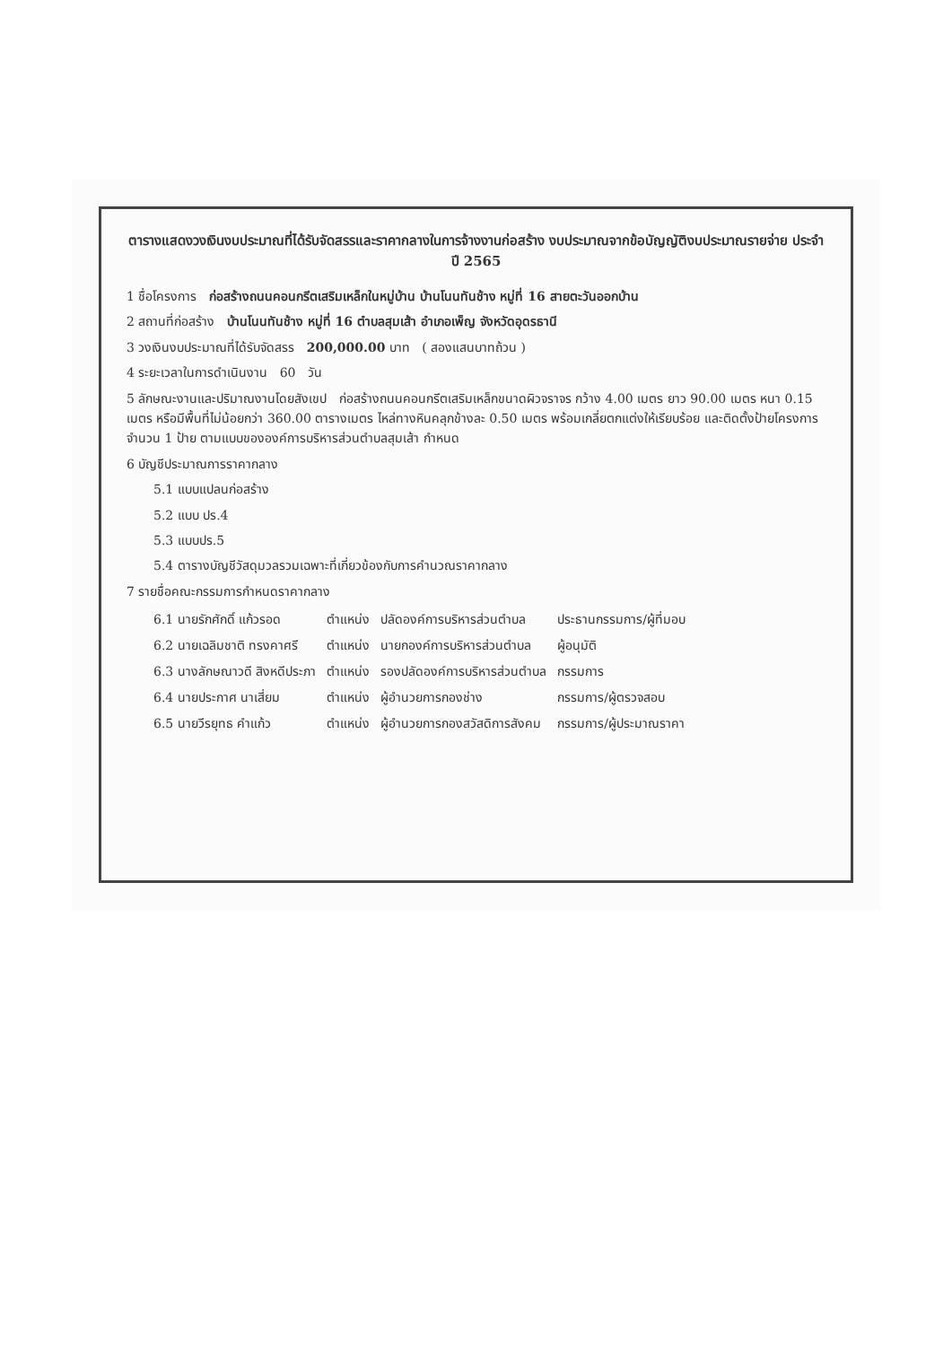ตารางแสดงวงเงินงบประมาณที่ได้รับจัดสรรและราคากลางในการจ้างงานก่อสร้าง งบประมาณจากข้อบัญญัติงบประมาณรายจ่าย ประจำปี 2565
1 ชื่อโครงการ ก่อสร้างถนนคอนกรีตเสริมเหล็กในหมู่บ้าน บ้านโนนทันช้าง หมู่ที่ 16 สายตะวันออกบ้าน
2 สถานที่ก่อสร้าง บ้านโนนทันช้าง หมู่ที่ 16 ตำบลสุมเส้า อำเภอเพ็ญ จังหวัดอุดรธานี
3 วงเงินงบประมาณที่ได้รับจัดสรร 200,000.00 บาท ( สองแสนบาทถ้วน )
4 ระยะเวลาในการดำเนินงาน 60 วัน
5 ลักษณะงานและปริมาณงานโดยสังเขป ก่อสร้างถนนคอนกรีตเสริมเหล็กขนาดผิวจราจร กว้าง 4.00 เมตร ยาว 90.00 เมตร หนา 0.15 เมตร หรือมีพื้นที่ไม่น้อยกว่า 360.00 ตารางเมตร ไหล่ทางหินคลุกข้างละ 0.50 เมตร พร้อมเกลี่ยตกแต่งให้เรียบร้อย และติดตั้งป้ายโครงการ จำนวน 1 ป้าย ตามแบบขององค์การบริหารส่วนตำบลสุมเส้า กำหนด
6 บัญชีประมาณการราคากลาง
5.1 แบบแปลนก่อสร้าง
5.2 แบบ ปร.4
5.3 แบบปร.5
5.4 ตารางบัญชีวัสดุมวลรวมเฉพาะที่เกี่ยวข้องกับการคำนวณราคากลาง
7 รายชื่อคณะกรรมการกำหนดราคากลาง
| 6.1 นายรักศักดิ์ แก้วรอด | ตำแหน่ง | ปลัดองค์การบริหารส่วนตำบล | ประธานกรรมการ/ผู้ที่มอบ |
| 6.2 นายเฉลิมชาติ ทรงคาศรี | ตำแหน่ง | นายกองค์การบริหารส่วนตำบล | ผู้อนุมัติ |
| 6.3 นางลักษณาวดี สิงหดีประภา | ตำแหน่ง | รองปลัดองค์การบริหารส่วนตำบล | กรรมการ |
| 6.4 นายประกาศ นาเสี่ยม | ตำแหน่ง | ผู้อำนวยการกองช่าง | กรรมการ/ผู้ตรวจสอบ |
| 6.5 นายวีรยุทธ คำแก้ว | ตำแหน่ง | ผู้อำนวยการกองสวัสดิการสังคม | กรรมการ/ผู้ประมาณราคา |